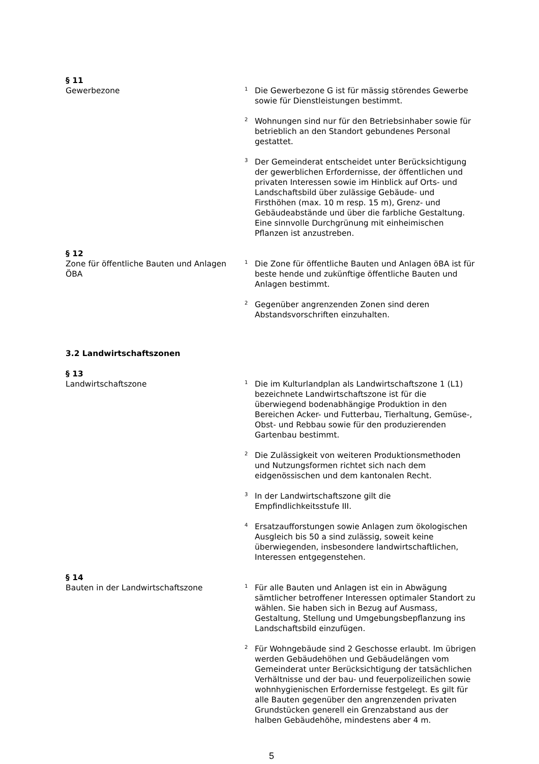§ 11
Gewerbezone
<sup>1</sup> Die Gewerbezone G ist für mässig störendes Gewerbe sowie für Dienstleistungen bestimmt.
<sup>2</sup> Wohnungen sind nur für den Betriebsinhaber sowie für betrieblich an den Standort gebundenes Personal gestattet.
<sup>3</sup> Der Gemeinderat entscheidet unter Berücksichtigung der gewerblichen Erfordernisse, der öffentlichen und privaten Interessen sowie im Hinblick auf Orts- und Landschaftsbild über zulässige Gebäude- und Firsthöhen (max. 10 m resp. 15 m), Grenz- und Gebäudeabstände und über die farbliche Gestaltung. Eine sinnvolle Durchgrünung mit einheimischen Pflanzen ist anzustreben.
§ 12
Zone für öffentliche Bauten und Anlagen ÖBA
<sup>1</sup> Die Zone für öffentliche Bauten und Anlagen öBA ist für beste hende und zukünftige öffentliche Bauten und Anlagen bestimmt.
<sup>2</sup> Gegenüber angrenzenden Zonen sind deren Abstandsvorschriften einzuhalten.
3.2 Landwirtschaftszonen
§ 13
Landwirtschaftszone
<sup>1</sup> Die im Kulturlandplan als Landwirtschaftszone 1 (L1) bezeichnete Landwirtschaftszone ist für die überwiegend bodenabhängige Produktion in den Bereichen Acker- und Futterbau, Tierhaltung, Gemüse-, Obst- und Rebbau sowie für den produzierenden Gartenbau bestimmt.
<sup>2</sup> Die Zulässigkeit von weiteren Produktionsmethoden und Nutzungsformen richtet sich nach dem eidgenössischen und dem kantonalen Recht.
<sup>3</sup> In der Landwirtschaftszone gilt die Empfindlichkeitsstufe III.
<sup>4</sup> Ersatzaufforstungen sowie Anlagen zum ökologischen Ausgleich bis 50 a sind zulässig, soweit keine überwiegenden, insbesondere landwirtschaftlichen, Interessen entgegenstehen.
§ 14
Bauten in der Landwirtschaftszone
<sup>1</sup> Für alle Bauten und Anlagen ist ein in Abwägung sämtlicher betroffener Interessen optimaler Standort zu wählen. Sie haben sich in Bezug auf Ausmass, Gestaltung, Stellung und Umgebungsbepflanzung ins Landschaftsbild einzufügen.
<sup>2</sup> Für Wohngebäude sind 2 Geschosse erlaubt. Im übrigen werden Gebäudehöhen und Gebäudelängen vom Gemeinderat unter Berücksichtigung der tatsächlichen Verhältnisse und der bau- und feuerpolizeilichen sowie wohnhygienischen Erfordernisse festgelegt. Es gilt für alle Bauten gegenüber den angrenzenden privaten Grundstücken generell ein Grenzabstand aus der halben Gebäudehöhe, mindestens aber 4 m.
5